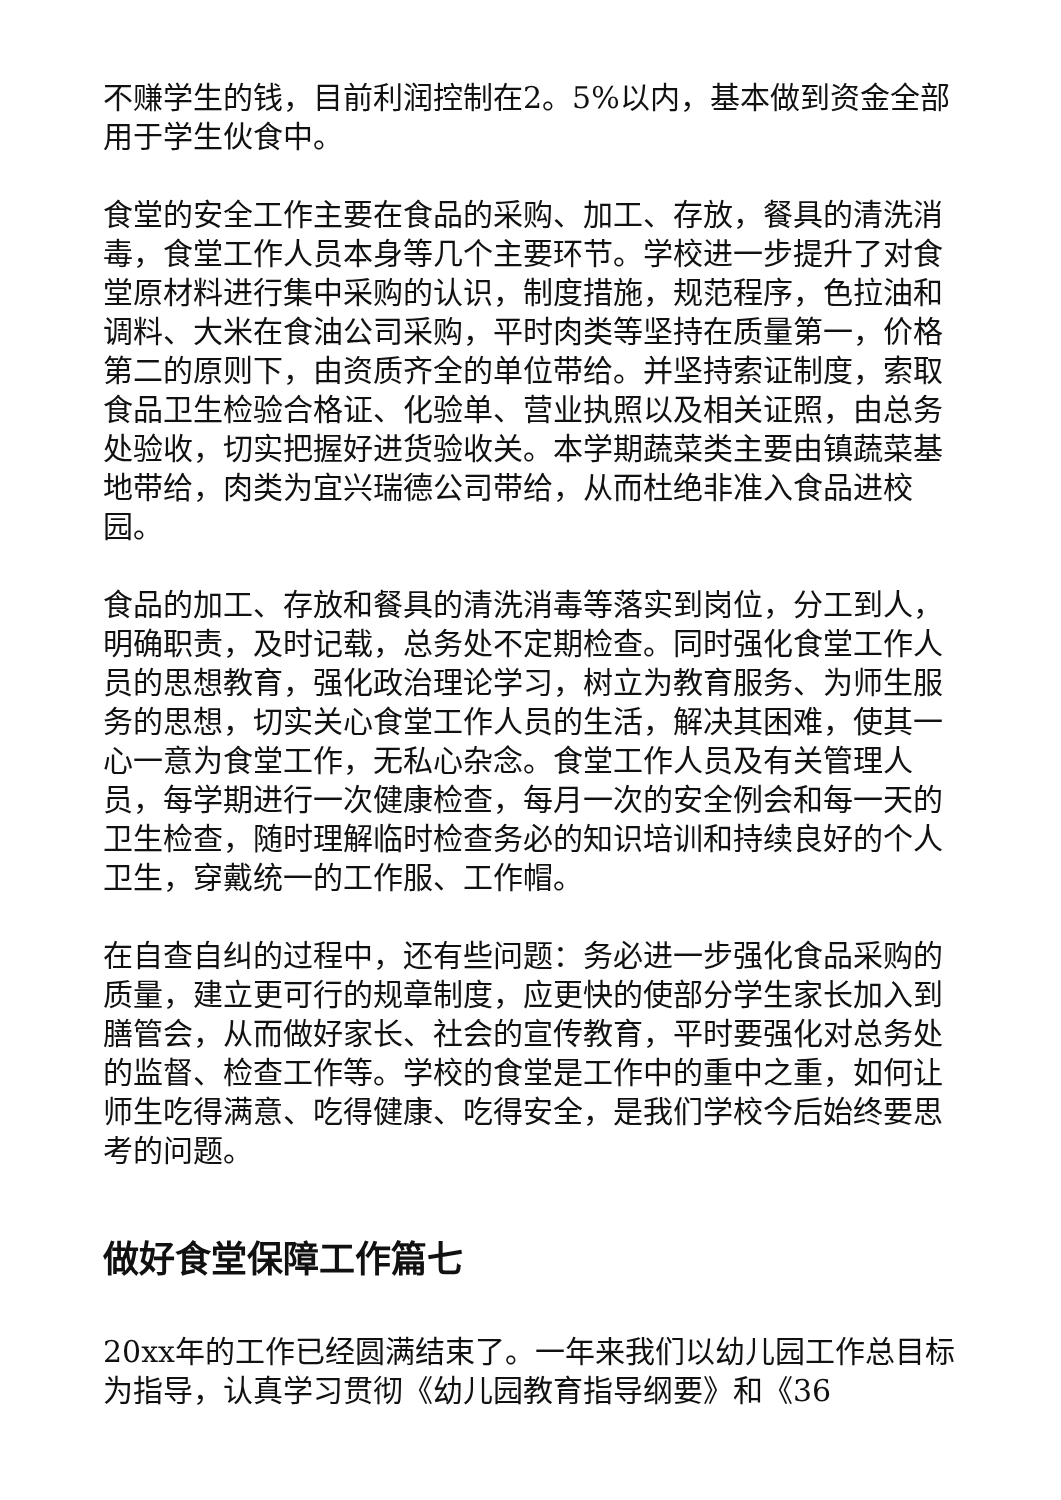不赚学生的钱，目前利润控制在2。5%以内，基本做到资金全部用于学生伙食中。
食堂的安全工作主要在食品的采购、加工、存放，餐具的清洗消毒，食堂工作人员本身等几个主要环节。学校进一步提升了对食堂原材料进行集中采购的认识，制度措施，规范程序，色拉油和调料、大米在食油公司采购，平时肉类等坚持在质量第一，价格第二的原则下，由资质齐全的单位带给。并坚持索证制度，索取食品卫生检验合格证、化验单、营业执照以及相关证照，由总务处验收，切实把握好进货验收关。本学期蔬菜类主要由镇蔬菜基地带给，肉类为宜兴瑞德公司带给，从而杜绝非准入食品进校园。
食品的加工、存放和餐具的清洗消毒等落实到岗位，分工到人，明确职责，及时记载，总务处不定期检查。同时强化食堂工作人员的思想教育，强化政治理论学习，树立为教育服务、为师生服务的思想，切实关心食堂工作人员的生活，解决其困难，使其一心一意为食堂工作，无私心杂念。食堂工作人员及有关管理人员，每学期进行一次健康检查，每月一次的安全例会和每一天的卫生检查，随时理解临时检查务必的知识培训和持续良好的个人卫生，穿戴统一的工作服、工作帽。
在自查自纠的过程中，还有些问题：务必进一步强化食品采购的质量，建立更可行的规章制度，应更快的使部分学生家长加入到膳管会，从而做好家长、社会的宣传教育，平时要强化对总务处的监督、检查工作等。学校的食堂是工作中的重中之重，如何让师生吃得满意、吃得健康、吃得安全，是我们学校今后始终要思考的问题。
做好食堂保障工作篇七
20xx年的工作已经圆满结束了。一年来我们以幼儿园工作总目标为指导，认真学习贯彻《幼儿园教育指导纲要》和《36